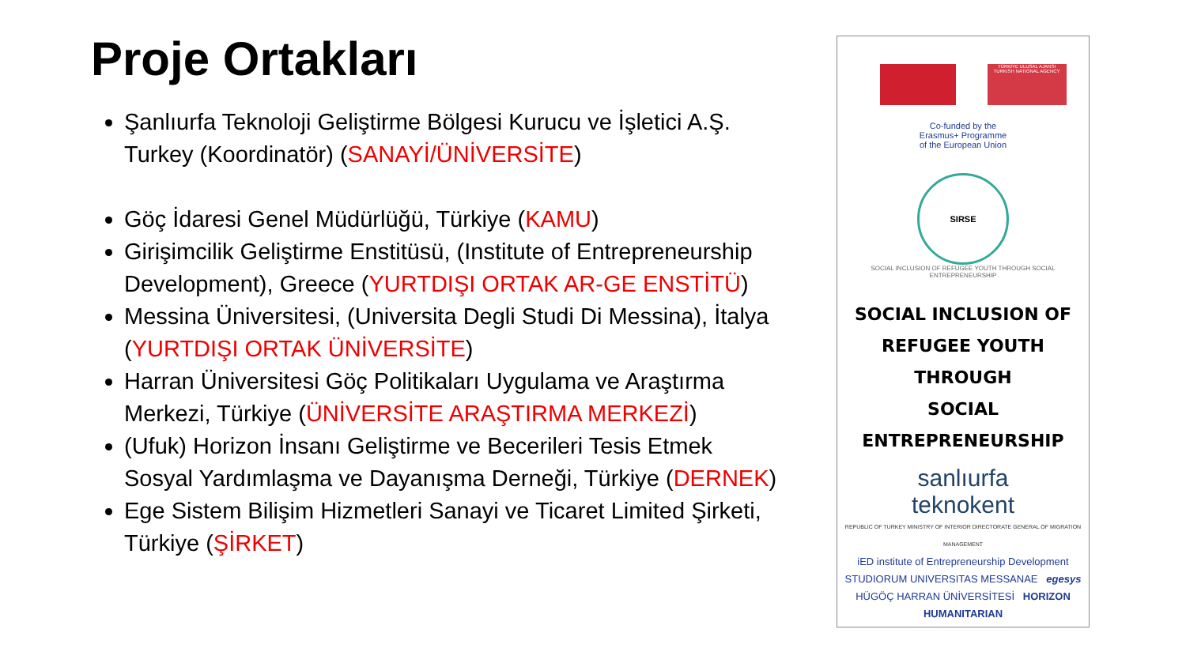Proje Ortakları
Şanlıurfa Teknoloji Geliştirme Bölgesi Kurucu ve İşletici A.Ş. Turkey (Koordinatör) (SANAYİ/ÜNİVERSİTE)
Göç İdaresi Genel Müdürlüğü, Türkiye (KAMU)
Girişimcilik Geliştirme Enstitüsü, (Institute of Entrepreneurship Development), Greece (YURTDIŞI ORTAK AR-GE ENSTİTÜ)
Messina Üniversitesi, (Universita Degli Studi Di Messina), İtalya (YURTDIŞI ORTAK ÜNİVERSİTE)
Harran Üniversitesi Göç Politikaları Uygulama ve Araştırma Merkezi, Türkiye (ÜNİVERSİTE ARAŞTIRMA MERKEZİ)
(Ufuk) Horizon İnsanı Geliştirme ve Becerileri Tesis Etmek Sosyal Yardımlaşma ve Dayanışma Derneği, Türkiye (DERNEK)
Ege Sistem Bilişim Hizmetleri Sanayi ve Ticaret Limited Şirketi, Türkiye (ŞİRKET)
TÜRKİYE ULUSAL AJANSI
TURKISH NATIONAL AGENCY
Co-funded by the
Erasmus+ Programme
of the European Union
SIRSE
SOCIAL INCLUSION OF REFUGEE YOUTH THROUGH SOCIAL ENTREPRENEURSHIP
SOCIAL INCLUSION OF
REFUGEE YOUTH THROUGH
SOCIAL ENTREPRENEURSHIP
sanlıurfa
teknokent
REPUBLIC OF TURKEY MINISTRY OF INTERIOR DIRECTORATE GENERAL OF MIGRATION MANAGEMENT
iED institute of Entrepreneurship Development
STUDIORUM UNIVERSITAS MESSANAE egesys
HÜGÖÇ HARRAN ÜNİVERSİTESİ HORIZON HUMANITARIAN